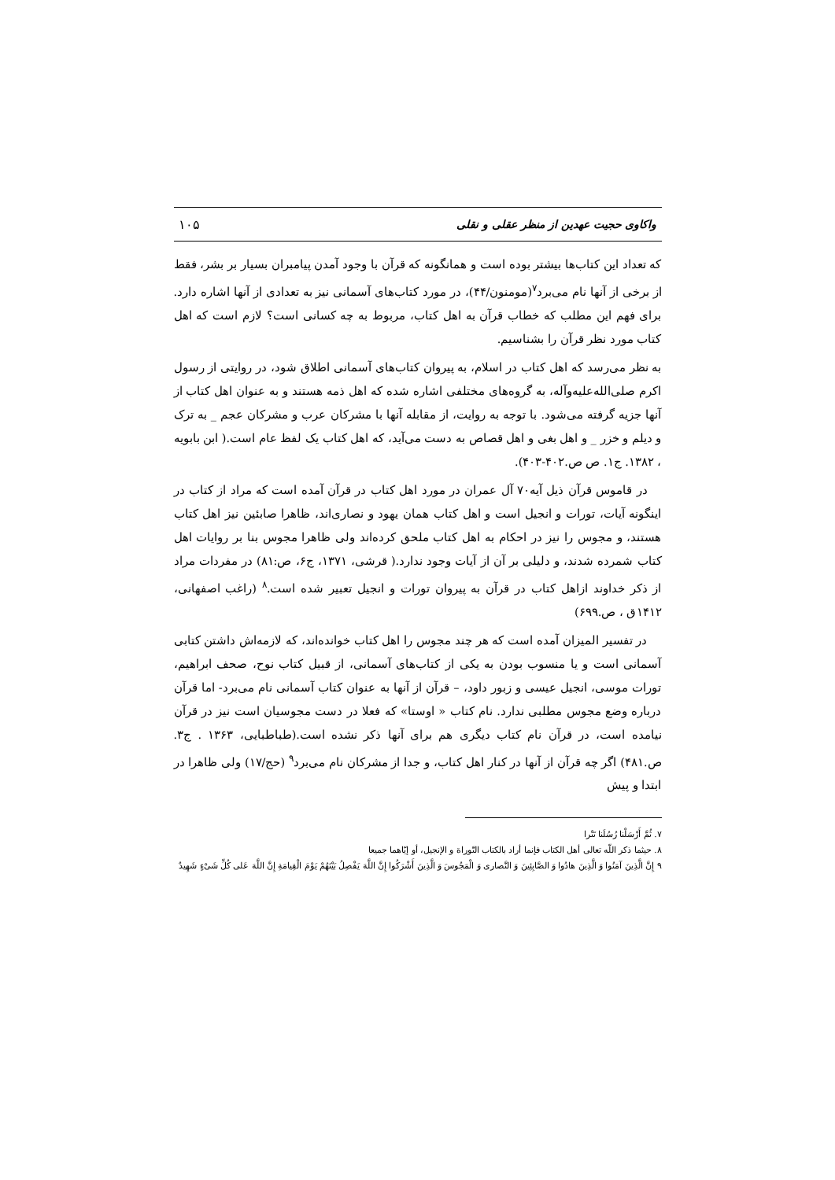واکاوی حجیت عهدین از منظر عقلی و نقلی ۱۰۵
که تعداد این کتاب‌ها بیشتر بوده است و همانگونه که قرآن با وجود آمدن پیامبران بسیار بر بشر، فقط از برخی از آنها نام می‌برد<sup>۷</sup>(مومنون/۴۴)، در مورد کتاب‌های آسمانی نیز به تعدادی از آنها اشاره دارد. برای فهم این مطلب که خطاب قرآن به اهل کتاب، مربوط به چه کسانی است؟ لازم است که اهل کتاب مورد نظر قرآن را بشناسیم.
به نظر می‌رسد که اهل کتاب در اسلام، به پیروان کتاب‌های آسمانی اطلاق شود، در روایتی از رسول اکرم صلی‌الله‌علیه‌وآله، به گروه‌های مختلفی اشاره شده که اهل ذمه هستند و به عنوان اهل کتاب از آنها جزیه گرفته می‌شود. با توجه به روایت، از مقابله آنها با مشرکان عرب و مشرکان عجم _ به ترک و دیلم و خزر _ و اهل بغی و اهل قصاص به دست می‌آید، که اهل کتاب یک لفظ عام است.( ابن بابویه ، ۱۳۸۲. ج۱. ص ص.۴۰۲-۴۰۳).
در قاموس قرآن ذیل آیه۷۰ آل عمران در مورد اهل کتاب در قرآن آمده است که مراد از کتاب در اینگونه آیات، تورات و انجیل است و اهل کتاب همان یهود و نصاری‌اند، ظاهرا صابئین نیز اهل کتاب هستند، و مجوس را نیز در احکام به اهل کتاب ملحق کرده‌اند ولی ظاهرا مجوس بنا بر روایات اهل کتاب شمرده شدند، و دلیلی بر آن از آیات وجود ندارد.( قرشی، ۱۳۷۱، ج۶، ص:۸۱) در مفردات مراد از ذکر خداوند ازاهل کتاب در قرآن به پیروان تورات و انجیل تعبیر شده است.<sup>۸</sup> (راغب اصفهانی، ۱۴۱۲ق ، ص.۶۹۹)
در تفسیر المیزان آمده است که هر چند مجوس را اهل کتاب خوانده‌اند، که لازمه‌اش داشتن کتابی آسمانی است و یا منسوب بودن به یکی از کتاب‌های آسمانی، از قبیل کتاب نوح، صحف ابراهیم، تورات موسی، انجیل عیسی و زبور داود، – قرآن از آنها به عنوان کتاب آسمانی نام می‌برد- اما قرآن درباره وضع مجوس مطلبی ندارد. نام کتاب « اوستا» که فعلا در دست مجوسیان است نیز در قرآن نیامده است، در قرآن نام کتاب دیگری هم برای آنها ذکر نشده است.(طباطبایی، ۱۳۶۳ . ج۳. ص.۴۸۱) اگر چه قرآن از آنها در کنار اهل کتاب، و جدا از مشرکان نام می‌برد<sup>۹</sup> (حج/۱۷) ولی ظاهرا در ابتدا و پیش
۷. ثُمَّ أَرْسَلْنا رُسُلَنا تَتْرا
۸. حیثما ذکر اللّه تعالی أهل الکتاب فإنما أراد بالکتاب التّوراة و الإنجیل، أو إیّاهما جمیعا
۹ إِنَّ الَّذِینَ آمَنُوا وَ الَّذِینَ هادُوا وَ الصَّابِئِینَ وَ النَّصاری وَ الْمَجُوسَ وَ الَّذِینَ أَشْرَکُوا إِنَّ اللَّهَ یَفْصِلُ بَیْنَهُمْ یَوْمَ الْقِیامَةِ إِنَّ اللَّهَ عَلی کُلِّ شَیْءٍ شَهِیدٌ